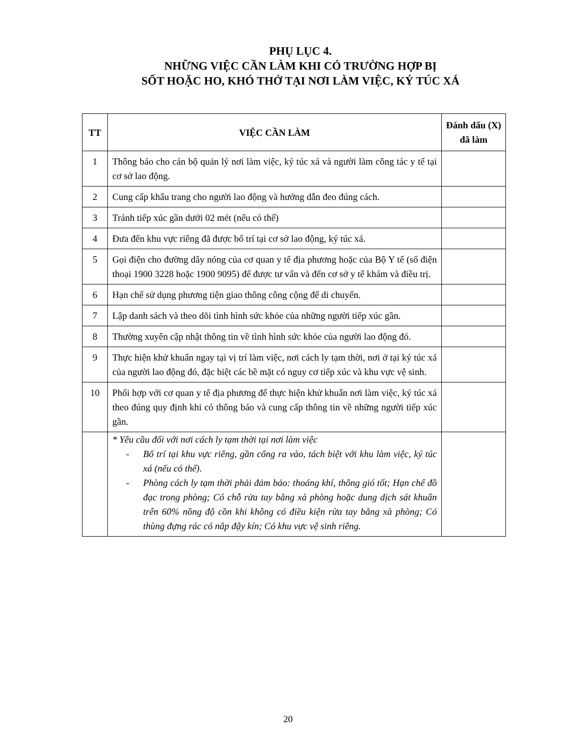PHỤ LỤC 4.
NHỮNG VIỆC CẦN LÀM KHI CÓ TRƯỜNG HỢP BỊ
SỐT HOẶC HO, KHÓ THỞ TẠI NƠI LÀM VIỆC, KÝ TÚC XÁ
| TT | VIỆC CẦN LÀM | Đánh dấu (X) đã làm |
| --- | --- | --- |
| 1 | Thông báo cho cán bộ quản lý nơi làm việc, ký túc xá và người làm công tác y tế tại cơ sở lao động. | |
| 2 | Cung cấp khẩu trang cho người lao động và hướng dẫn đeo đúng cách. | |
| 3 | Tránh tiếp xúc gần dưới 02 mét (nếu có thể) | |
| 4 | Đưa đến khu vực riêng đã được bố trí tại cơ sở lao động, ký túc xá. | |
| 5 | Gọi điện cho đường dây nóng của cơ quan y tế địa phương hoặc của Bộ Y tế (số điện thoại 1900 3228 hoặc 1900 9095) để được tư vấn và đến cơ sở y tế khám và điều trị. | |
| 6 | Hạn chế sử dụng phương tiện giao thông công cộng để di chuyển. | |
| 7 | Lập danh sách và theo dõi tình hình sức khỏe của những người tiếp xúc gần. | |
| 8 | Thường xuyên cập nhật thông tin về tình hình sức khỏe của người lao động đó. | |
| 9 | Thực hiện khử khuẩn ngay tại vị trí làm việc, nơi cách ly tạm thời, nơi ở tại ký túc xá của người lao động đó, đặc biệt các bề mặt có nguy cơ tiếp xúc và khu vực vệ sinh. | |
| 10 | Phối hợp với cơ quan y tế địa phương để thực hiện khử khuẩn nơi làm việc, ký túc xá theo đúng quy định khi có thông báo và cung cấp thông tin về những người tiếp xúc gần. | |
| | * Yêu cầu đối với nơi cách ly tạm thời tại nơi làm việc - Bố trí tại khu vực riêng, gần cổng ra vào, tách biệt với khu làm việc, ký túc xá (nếu có thể). - Phòng cách ly tạm thời phải đảm bảo: thoáng khí, thông gió tốt; Hạn chế đồ đạc trong phòng; Có chỗ rửa tay bằng xà phòng hoặc dung dịch sát khuẩn trên 60% nồng độ cồn khi không có điều kiện rửa tay bằng xà phòng; Có thùng đựng rác có nắp đậy kín; Có khu vực vệ sinh riêng. | |
20